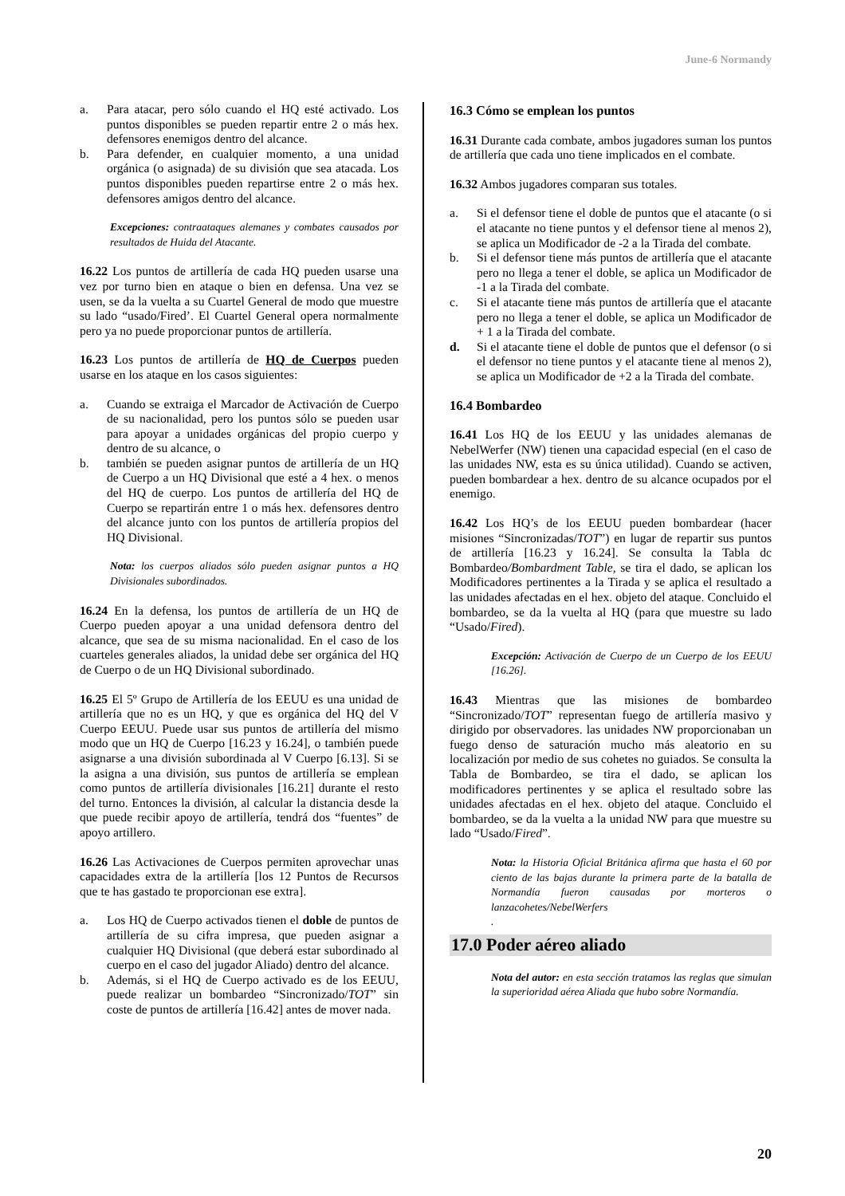June-6 Normandy
a. Para atacar, pero sólo cuando el HQ esté activado. Los puntos disponibles se pueden repartir entre 2 o más hex. defensores enemigos dentro del alcance.
b. Para defender, en cualquier momento, a una unidad orgánica (o asignada) de su división que sea atacada. Los puntos disponibles pueden repartirse entre 2 o más hex. defensores amigos dentro del alcance.
Excepciones: contraataques alemanes y combates causados por resultados de Huida del Atacante.
16.22 Los puntos de artillería de cada HQ pueden usarse una vez por turno bien en ataque o bien en defensa. Una vez se usen, se da la vuelta a su Cuartel General de modo que muestre su lado “usado/Fired’. El Cuartel General opera normalmente pero ya no puede proporcionar puntos de artillería.
16.23 Los puntos de artillería de HQ de Cuerpos pueden usarse en los ataque en los casos siguientes:
a. Cuando se extraiga el Marcador de Activación de Cuerpo de su nacionalidad, pero los puntos sólo se pueden usar para apoyar a unidades orgánicas del propio cuerpo y dentro de su alcance, o
b. también se pueden asignar puntos de artillería de un HQ de Cuerpo a un HQ Divisional que esté a 4 hex. o menos del HQ de cuerpo. Los puntos de artillería del HQ de Cuerpo se repartirán entre 1 o más hex. defensores dentro del alcance junto con los puntos de artillería propios del HQ Divisional.
Nota: los cuerpos aliados sólo pueden asignar puntos a HQ Divisionales subordinados.
16.24 En la defensa, los puntos de artillería de un HQ de Cuerpo pueden apoyar a una unidad defensora dentro del alcance, que sea de su misma nacionalidad. En el caso de los cuarteles generales aliados, la unidad debe ser orgánica del HQ de Cuerpo o de un HQ Divisional subordinado.
16.25 El 5º Grupo de Artillería de los EEUU es una unidad de artillería que no es un HQ, y que es orgánica del HQ del V Cuerpo EEUU. Puede usar sus puntos de artillería del mismo modo que un HQ de Cuerpo [16.23 y 16.24], o también puede asignarse a una división subordinada al V Cuerpo [6.13]. Si se la asigna a una división, sus puntos de artillería se emplean como puntos de artillería divisionales [16.21] durante el resto del turno. Entonces la división, al calcular la distancia desde la que puede recibir apoyo de artillería, tendrá dos “fuentes” de apoyo artillero.
16.26 Las Activaciones de Cuerpos permiten aprovechar unas capacidades extra de la artillería [los 12 Puntos de Recursos que te has gastado te proporcionan ese extra].
a. Los HQ de Cuerpo activados tienen el doble de puntos de artillería de su cifra impresa, que pueden asignar a cualquier HQ Divisional (que deberá estar subordinado al cuerpo en el caso del jugador Aliado) dentro del alcance.
b. Además, si el HQ de Cuerpo activado es de los EEUU, puede realizar un bombardeo “Sincronizado/TOT” sin coste de puntos de artillería [16.42] antes de mover nada.
16.3 Cómo se emplean los puntos
16.31 Durante cada combate, ambos jugadores suman los puntos de artillería que cada uno tiene implicados en el combate.
16.32 Ambos jugadores comparan sus totales.
a. Si el defensor tiene el doble de puntos que el atacante (o si el atacante no tiene puntos y el defensor tiene al menos 2), se aplica un Modificador de -2 a la Tirada del combate.
b. Si el defensor tiene más puntos de artillería que el atacante pero no llega a tener el doble, se aplica un Modificador de -1 a la Tirada del combate.
c. Si el atacante tiene más puntos de artillería que el atacante pero no llega a tener el doble, se aplica un Modificador de + 1 a la Tirada del combate.
d. Si el atacante tiene el doble de puntos que el defensor (o si el defensor no tiene puntos y el atacante tiene al menos 2), se aplica un Modificador de +2 a la Tirada del combate.
16.4 Bombardeo
16.41 Los HQ de los EEUU y las unidades alemanas de NebelWerfer (NW) tienen una capacidad especial (en el caso de las unidades NW, esta es su única utilidad). Cuando se activen, pueden bombardear a hex. dentro de su alcance ocupados por el enemigo.
16.42 Los HQ’s de los EEUU pueden bombardear (hacer misiones “Sincronizadas/TOT”) en lugar de repartir sus puntos de artillería [16.23 y 16.24]. Se consulta la Tabla dc Bombardeo/Bombardment Table, se tira el dado, se aplican los Modificadores pertinentes a la Tirada y se aplica el resultado a las unidades afectadas en el hex. objeto del ataque. Concluido el bombardeo, se da la vuelta al HQ (para que muestre su lado “Usado/Fired).
Excepción: Activación de Cuerpo de un Cuerpo de los EEUU [16.26].
16.43 Mientras que las misiones de bombardeo “Sincronizado/TOT” representan fuego de artillería masivo y dirigido por observadores. las unidades NW proporcionaban un fuego denso de saturación mucho más aleatorio en su localización por medio de sus cohetes no guiados. Se consulta la Tabla de Bombardeo, se tira el dado, se aplican los modificadores pertinentes y se aplica el resultado sobre las unidades afectadas en el hex. objeto del ataque. Concluido el bombardeo, se da la vuelta a la unidad NW para que muestre su lado “Usado/Fired”.
Nota: la Historia Oficial Británica afirma que hasta el 60 por ciento de las bajas durante la primera parte de la batalla de Normandía fueron causadas por morteros o lanzacohetes/NebelWerfers
.
17.0 Poder aéreo aliado
Nota del autor: en esta sección tratamos las reglas que simulan la superioridad aérea Aliada que hubo sobre Normandía.
20